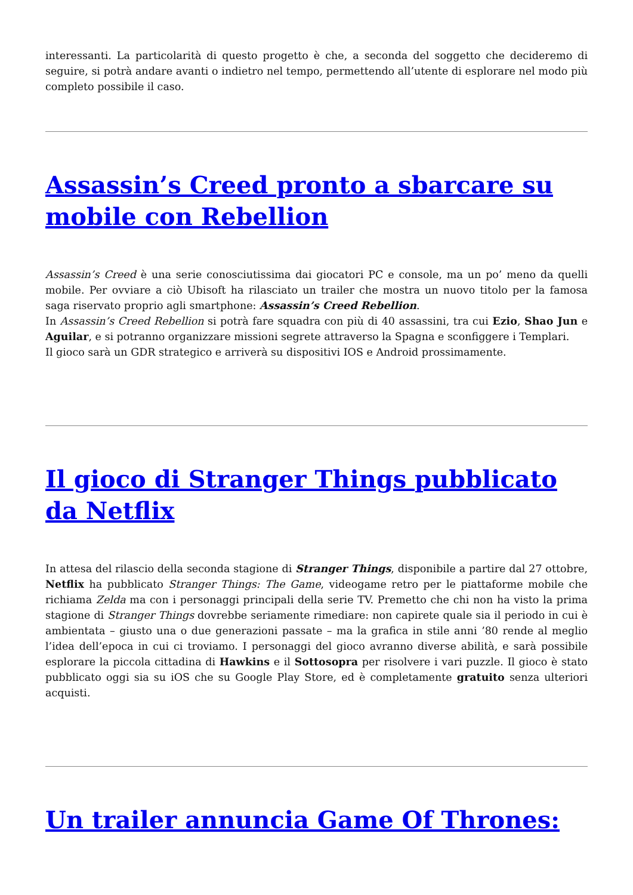interessanti. La particolarità di questo progetto è che, a seconda del soggetto che decideremo di seguire, si potrà andare avanti o indietro nel tempo, permettendo all’utente di esplorare nel modo più completo possibile il caso.
Assassin’s Creed pronto a sbarcare su mobile con Rebellion
Assassin’s Creed è una serie conosciutissima dai giocatori PC e console, ma un po’ meno da quelli mobile. Per ovviare a ciò Ubisoft ha rilasciato un trailer che mostra un nuovo titolo per la famosa saga riservato proprio agli smartphone: Assassin’s Creed Rebellion.
In Assassin’s Creed Rebellion si potrà fare squadra con più di 40 assassini, tra cui Ezio, Shao Jun e Aguilar, e si potranno organizzare missioni segrete attraverso la Spagna e sconfiggere i Templari.
Il gioco sarà un GDR strategico e arriverà su dispositivi IOS e Android prossimamente.
Il gioco di Stranger Things pubblicato da Netflix
In attesa del rilascio della seconda stagione di Stranger Things, disponibile a partire dal 27 ottobre, Netflix ha pubblicato Stranger Things: The Game, videogame retro per le piattaforme mobile che richiama Zelda ma con i personaggi principali della serie TV. Premetto che chi non ha visto la prima stagione di Stranger Things dovrebbe seriamente rimediare: non capirete quale sia il periodo in cui è ambientata – giusto una o due generazioni passate – ma la grafica in stile anni ’80 rende al meglio l’idea dell’epoca in cui ci troviamo. I personaggi del gioco avranno diverse abilità, e sarà possibile esplorare la piccola cittadina di Hawkins e il Sottosopra per risolvere i vari puzzle. Il gioco è stato pubblicato oggi sia su iOS che su Google Play Store, ed è completamente gratuito senza ulteriori acquisti.
Un trailer annuncia Game Of Thrones: